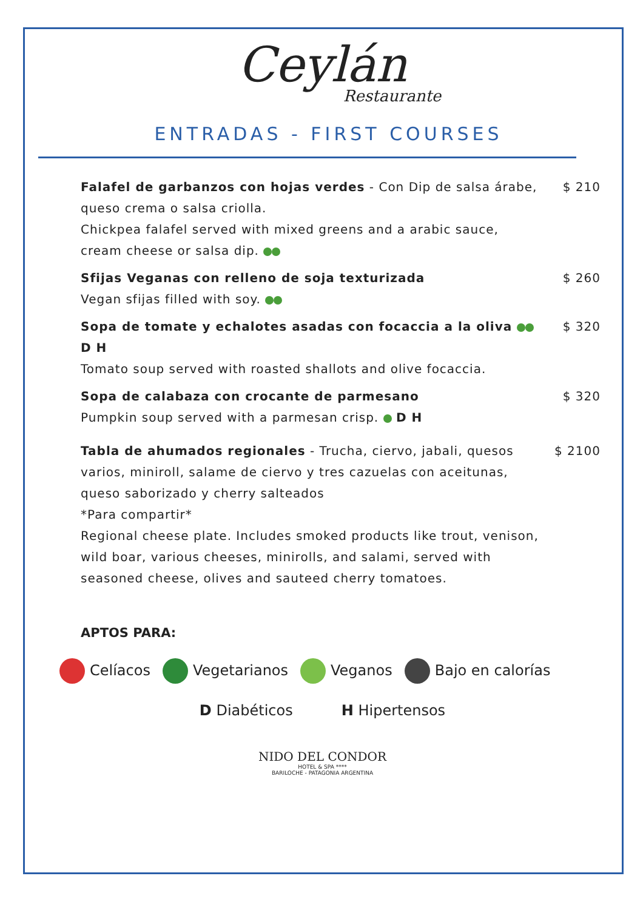Ceylán
Restaurante
ENTRADAS - FIRST COURSES
Falafel de garbanzos con hojas verdes - Con Dip de salsa árabe, queso crema o salsa criolla.
Chickpea falafel served with mixed greens and a arabic sauce, cream cheese or salsa dip.
$ 210
Sfijas Veganas con relleno de soja texturizada
Vegan sfijas filled with soy.
$ 260
Sopa de tomate y echalotes asadas con focaccia a la oliva D H
Tomato soup served with roasted shallots and olive focaccia.
$ 320
Sopa de calabaza con crocante de parmesano
Pumpkin soup served with a parmesan crisp. D H
$ 320
Tabla de ahumados regionales - Trucha, ciervo, jabali, quesos varios, miniroll, salame de ciervo y tres cazuelas con aceitunas, queso saborizado y cherry salteados
*Para compartir*
Regional cheese plate. Includes smoked products like trout, venison, wild boar, various cheeses, minirolls, and salami, served with seasoned cheese, olives and sauteed cherry tomatoes.
$ 2100
APTOS PARA:
Celíacos Vegetarianos Veganos Bajo en calorías
D Diabéticos H Hipertensos
NIDO DEL CONDOR
HOTEL & SPA ****
BARILOCHE - PATAGONIA ARGENTINA